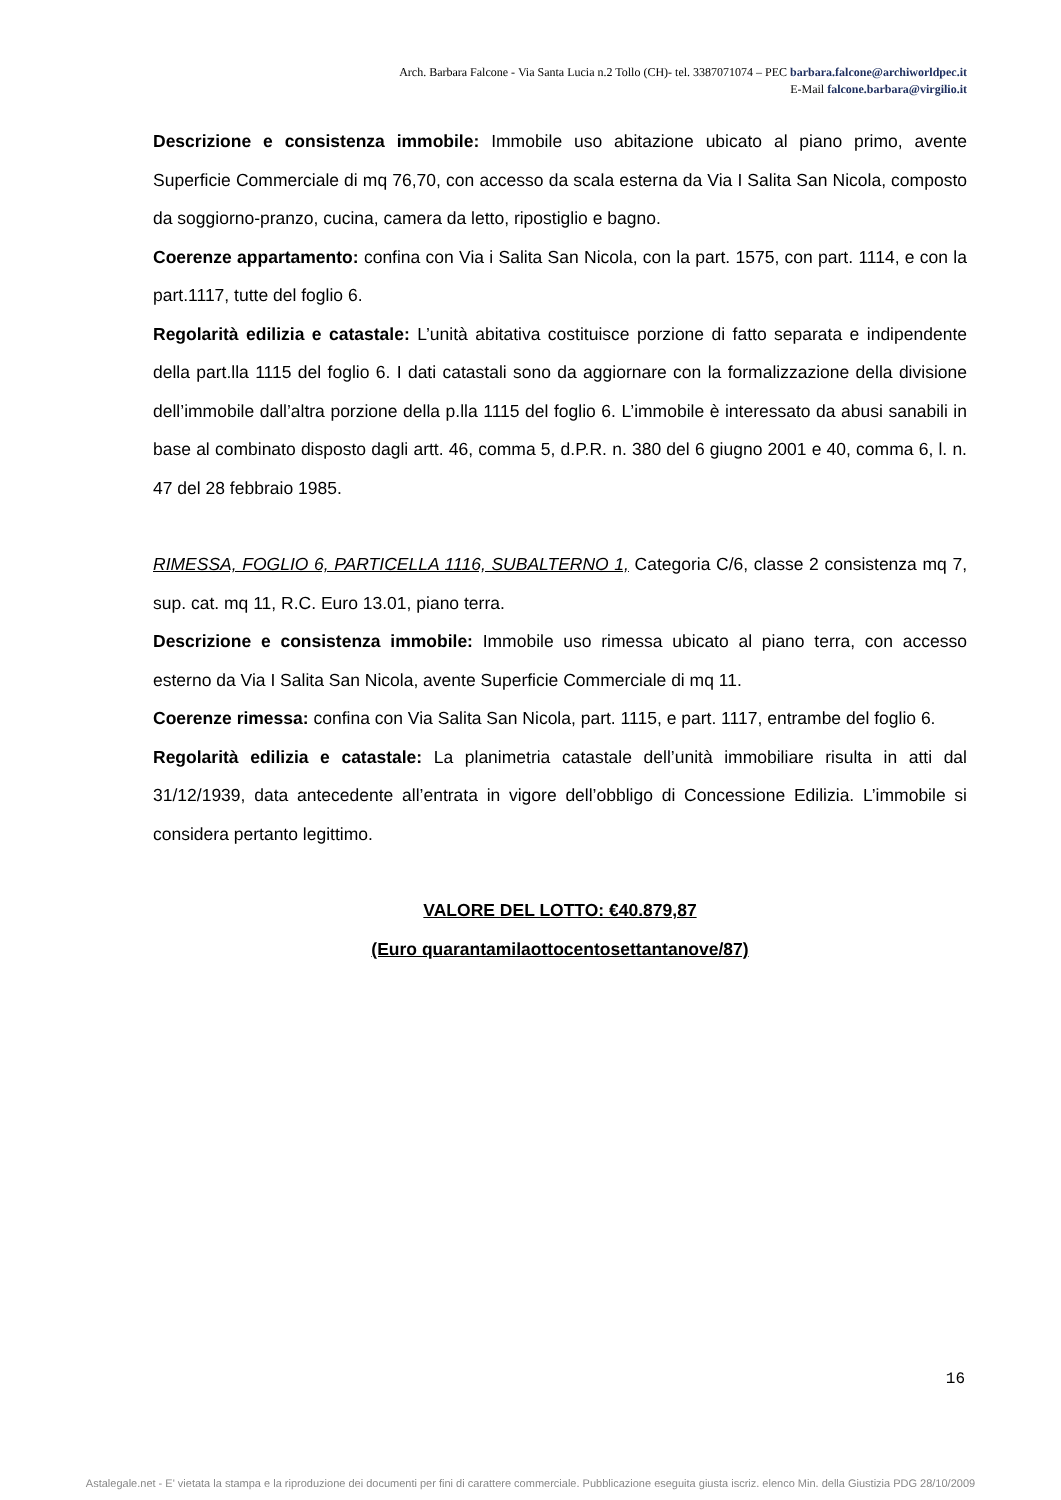Arch. Barbara Falcone - Via Santa Lucia n.2 Tollo (CH)- tel. 3387071074 – PEC barbara.falcone@archiworldpec.it
E-Mail falcone.barbara@virgilio.it
Descrizione e consistenza immobile: Immobile uso abitazione ubicato al piano primo, avente Superficie Commerciale di mq 76,70, con accesso da scala esterna da Via I Salita San Nicola, composto da soggiorno-pranzo, cucina, camera da letto, ripostiglio e bagno.
Coerenze appartamento: confina con Via i Salita San Nicola, con la part. 1575, con part. 1114, e con la part.1117, tutte del foglio 6.
Regolarità edilizia e catastale: L’unità abitativa costituisce porzione di fatto separata e indipendente della part.lla 1115 del foglio 6. I dati catastali sono da aggiornare con la formalizzazione della divisione dell’immobile dall’altra porzione della p.lla 1115 del foglio 6. L’immobile è interessato da abusi sanabili in base al combinato disposto dagli artt. 46, comma 5, d.P.R. n. 380 del 6 giugno 2001 e 40, comma 6, l. n. 47 del 28 febbraio 1985.
RIMESSA, FOGLIO 6, PARTICELLA 1116, SUBALTERNO 1, Categoria C/6, classe 2 consistenza mq 7, sup. cat. mq 11, R.C. Euro 13.01, piano terra.
Descrizione e consistenza immobile: Immobile uso rimessa ubicato al piano terra, con accesso esterno da Via I Salita San Nicola, avente Superficie Commerciale di mq 11.
Coerenze rimessa: confina con Via Salita San Nicola, part. 1115, e part. 1117, entrambe del foglio 6.
Regolarità edilizia e catastale: La planimetria catastale dell’unità immobiliare risulta in atti dal 31/12/1939, data antecedente all’entrata in vigore dell’obbligo di Concessione Edilizia. L’immobile si considera pertanto legittimo.
VALORE DEL LOTTO: €40.879,87
(Euro quarantamilaottocentosettantanove/87)
16
Astalegale.net - E' vietata la stampa e la riproduzione dei documenti per fini di carattere commerciale. Pubblicazione eseguita giusta iscriz. elenco Min. della Giustizia PDG 28/10/2009